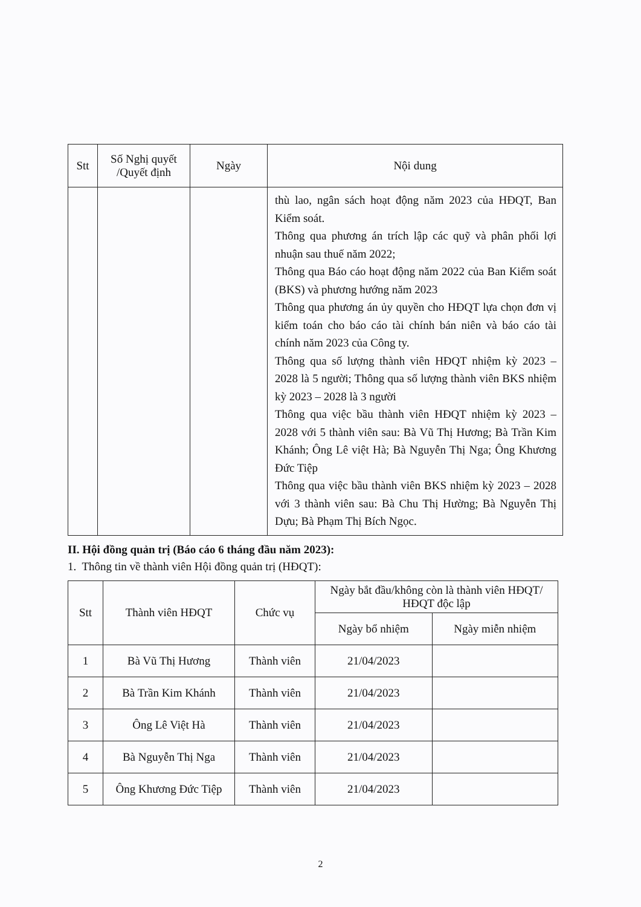| Stt | Số Nghị quyết /Quyết định | Ngày | Nội dung |
| --- | --- | --- | --- |
| | | | thù lao, ngân sách hoạt động năm 2023 của HĐQT, Ban Kiểm soát. Thông qua phương án trích lập các quỹ và phân phối lợi nhuận sau thuế năm 2022; Thông qua Báo cáo hoạt động năm 2022 của Ban Kiểm soát (BKS) và phương hướng năm 2023 Thông qua phương án ủy quyền cho HĐQT lựa chọn đơn vị kiểm toán cho báo cáo tài chính bán niên và báo cáo tài chính năm 2023 của Công ty. Thông qua số lượng thành viên HĐQT nhiệm kỳ 2023 – 2028 là 5 người; Thông qua số lượng thành viên BKS nhiệm kỳ 2023 – 2028 là 3 người Thông qua việc bầu thành viên HĐQT nhiệm kỳ 2023 – 2028 với 5 thành viên sau: Bà Vũ Thị Hương; Bà Trần Kim Khánh; Ông Lê việt Hà; Bà Nguyễn Thị Nga; Ông Khương Đức Tiệp Thông qua việc bầu thành viên BKS nhiệm kỳ 2023 – 2028 với 3 thành viên sau: Bà Chu Thị Hường; Bà Nguyễn Thị Dựu; Bà Phạm Thị Bích Ngọc. |
II. Hội đồng quản trị (Báo cáo 6 tháng đầu năm 2023):
1. Thông tin về thành viên Hội đồng quản trị (HĐQT):
| Stt | Thành viên HĐQT | Chức vụ | Ngày bắt đầu/không còn là thành viên HĐQT/ HĐQT độc lập | |
| --- | --- | --- | --- | --- |
| | | | Ngày bổ nhiệm | Ngày miễn nhiệm |
| 1 | Bà Vũ Thị Hương | Thành viên | 21/04/2023 | |
| 2 | Bà Trần Kim Khánh | Thành viên | 21/04/2023 | |
| 3 | Ông Lê Việt Hà | Thành viên | 21/04/2023 | |
| 4 | Bà Nguyễn Thị Nga | Thành viên | 21/04/2023 | |
| 5 | Ông Khương Đức Tiệp | Thành viên | 21/04/2023 | |
2